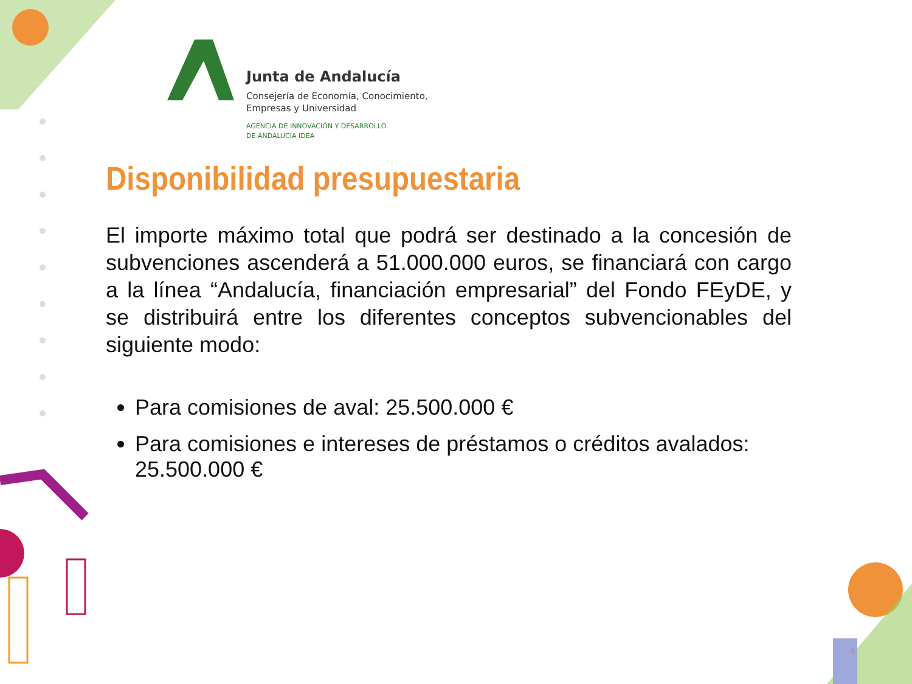Junta de Andalucía
Consejería de Economía, Conocimiento,
Empresas y Universidad
AGENCIA DE INNOVACIÓN Y DESARROLLO
DE ANDALUCÍA IDEA
Disponibilidad presupuestaria
El importe máximo total que podrá ser destinado a la concesión de subvenciones ascenderá a 51.000.000 euros, se financiará con cargo a la línea “Andalucía, financiación empresarial” del Fondo FEyDE, y se distribuirá entre los diferentes conceptos subvencionables del siguiente modo:
Para comisiones de aval: 25.500.000 €
Para comisiones e intereses de préstamos o créditos avalados: 25.500.000 €
4